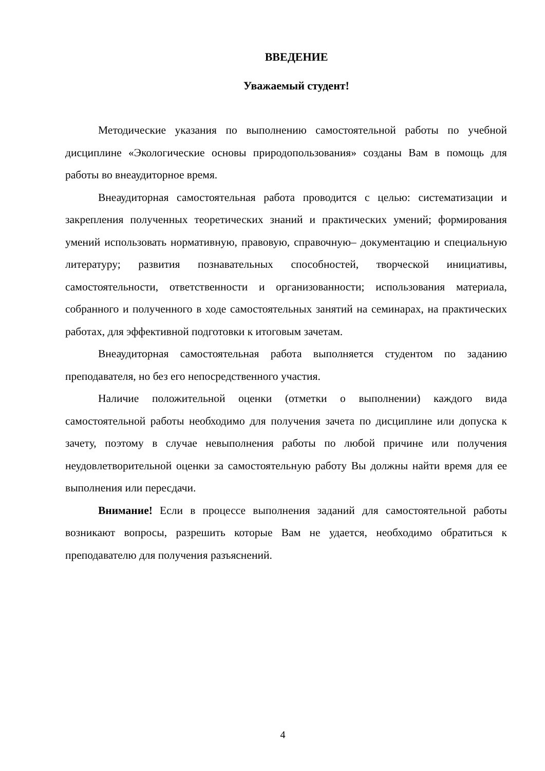ВВЕДЕНИЕ
Уважаемый студент!
Методические указания по выполнению самостоятельной работы по учебной дисциплине «Экологические основы природопользования» созданы Вам в помощь для работы во внеаудиторное время.
Внеаудиторная самостоятельная работа проводится с целью: систематизации и закрепления полученных теоретических знаний и практических умений; формирования умений использовать нормативную, правовую, справочную– документацию и специальную литературу; развития познавательных способностей, творческой инициативы, самостоятельности, ответственности и организованности; использования материала, собранного и полученного в ходе самостоятельных занятий на семинарах, на практических работах, для эффективной подготовки к итоговым зачетам.
Внеаудиторная самостоятельная работа выполняется студентом по заданию преподавателя, но без его непосредственного участия.
Наличие положительной оценки (отметки о выполнении) каждого вида самостоятельной работы необходимо для получения зачета по дисциплине или допуска к зачету, поэтому в случае невыполнения работы по любой причине или получения неудовлетворительной оценки за самостоятельную работу Вы должны найти время для ее выполнения или пересдачи.
Внимание! Если в процессе выполнения заданий для самостоятельной работы возникают вопросы, разрешить которые Вам не удается, необходимо обратиться к преподавателю для получения разъяснений.
4